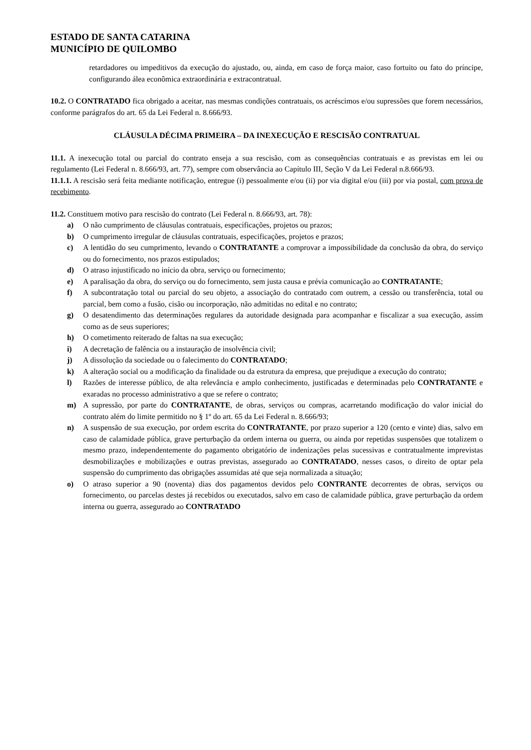ESTADO DE SANTA CATARINA
MUNICÍPIO DE QUILOMBO
retardadores ou impeditivos da execução do ajustado, ou, ainda, em caso de força maior, caso fortuito ou fato do príncipe, configurando álea econômica extraordinária e extracontratual.
10.2. O CONTRATADO fica obrigado a aceitar, nas mesmas condições contratuais, os acréscimos e/ou supressões que forem necessários, conforme parágrafos do art. 65 da Lei Federal n. 8.666/93.
CLÁUSULA DÉCIMA PRIMEIRA – DA INEXECUÇÃO E RESCISÃO CONTRATUAL
11.1. A inexecução total ou parcial do contrato enseja a sua rescisão, com as consequências contratuais e as previstas em lei ou regulamento (Lei Federal n. 8.666/93, art. 77), sempre com observância ao Capítulo III, Seção V da Lei Federal n.8.666/93.
11.1.1. A rescisão será feita mediante notificação, entregue (i) pessoalmente e/ou (ii) por via digital e/ou (iii) por via postal, com prova de recebimento.
11.2. Constituem motivo para rescisão do contrato (Lei Federal n. 8.666/93, art. 78):
a) O não cumprimento de cláusulas contratuais, especificações, projetos ou prazos;
b) O cumprimento irregular de cláusulas contratuais, especificações, projetos e prazos;
c) A lentidão do seu cumprimento, levando o CONTRATANTE a comprovar a impossibilidade da conclusão da obra, do serviço ou do fornecimento, nos prazos estipulados;
d) O atraso injustificado no início da obra, serviço ou fornecimento;
e) A paralisação da obra, do serviço ou do fornecimento, sem justa causa e prévia comunicação ao CONTRATANTE;
f) A subcontratação total ou parcial do seu objeto, a associação do contratado com outrem, a cessão ou transferência, total ou parcial, bem como a fusão, cisão ou incorporação, não admitidas no edital e no contrato;
g) O desatendimento das determinações regulares da autoridade designada para acompanhar e fiscalizar a sua execução, assim como as de seus superiores;
h) O cometimento reiterado de faltas na sua execução;
i) A decretação de falência ou a instauração de insolvência civil;
j) A dissolução da sociedade ou o falecimento do CONTRATADO;
k) A alteração social ou a modificação da finalidade ou da estrutura da empresa, que prejudique a execução do contrato;
l) Razões de interesse público, de alta relevância e amplo conhecimento, justificadas e determinadas pelo CONTRATANTE e exaradas no processo administrativo a que se refere o contrato;
m) A supressão, por parte do CONTRATANTE, de obras, serviços ou compras, acarretando modificação do valor inicial do contrato além do limite permitido no § 1º do art. 65 da Lei Federal n. 8.666/93;
n) A suspensão de sua execução, por ordem escrita do CONTRATANTE, por prazo superior a 120 (cento e vinte) dias, salvo em caso de calamidade pública, grave perturbação da ordem interna ou guerra, ou ainda por repetidas suspensões que totalizem o mesmo prazo, independentemente do pagamento obrigatório de indenizações pelas sucessivas e contratualmente imprevistas desmobilizações e mobilizações e outras previstas, assegurado ao CONTRATADO, nesses casos, o direito de optar pela suspensão do cumprimento das obrigações assumidas até que seja normalizada a situação;
o) O atraso superior a 90 (noventa) dias dos pagamentos devidos pelo CONTRANTE decorrentes de obras, serviços ou fornecimento, ou parcelas destes já recebidos ou executados, salvo em caso de calamidade pública, grave perturbação da ordem interna ou guerra, assegurado ao CONTRATADO